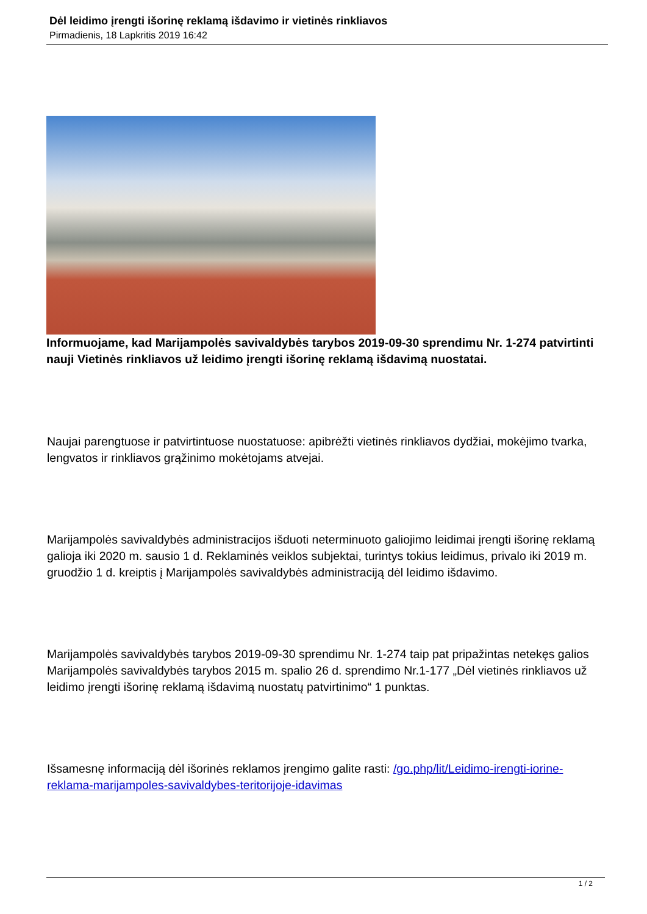Dėl leidimo įrengti išorinę reklamą išdavimo ir vietinės rinkliavos
Pirmadienis, 18 Lapkritis 2019 16:42
Informuojame, kad Marijampolės savivaldybės tarybos 2019-09-30 sprendimu Nr. 1-274 patvirtinti nauji Vietinės rinkliavos už leidimo įrengti išorinę reklamą išdavimą nuostatai.
Naujai parengtuose ir patvirtintuose nuostatuose: apibrėžti vietinės rinkliavos dydžiai, mokėjimo tvarka, lengvatos ir rinkliavos grąžinimo mokėtojams atvejai.
Marijampolės savivaldybės administracijos išduoti neterminuoto galiojimo leidimai įrengti išorinę reklamą galioja iki 2020 m. sausio 1 d. Reklaminės veiklos subjektai, turintys tokius leidimus, privalo iki 2019 m. gruodžio 1 d. kreiptis į Marijampolės savivaldybės administraciją dėl leidimo išdavimo.
Marijampolės savivaldybės tarybos 2019-09-30 sprendimu Nr. 1-274 taip pat pripažintas netekęs galios Marijampolės savivaldybės tarybos 2015 m. spalio 26 d. sprendimo Nr.1-177 „Dėl vietinės rinkliavos už leidimo įrengti išorinę reklamą išdavimą nuostatų patvirtinimo“ 1 punktas.
Išsamesnę informaciją dėl išorinės reklamos įrengimo galite rasti: /go.php/lit/Leidimo-irengti-iorine-reklama-marijampoles-savivaldybes-teritorijoje-idavimas
1 / 2